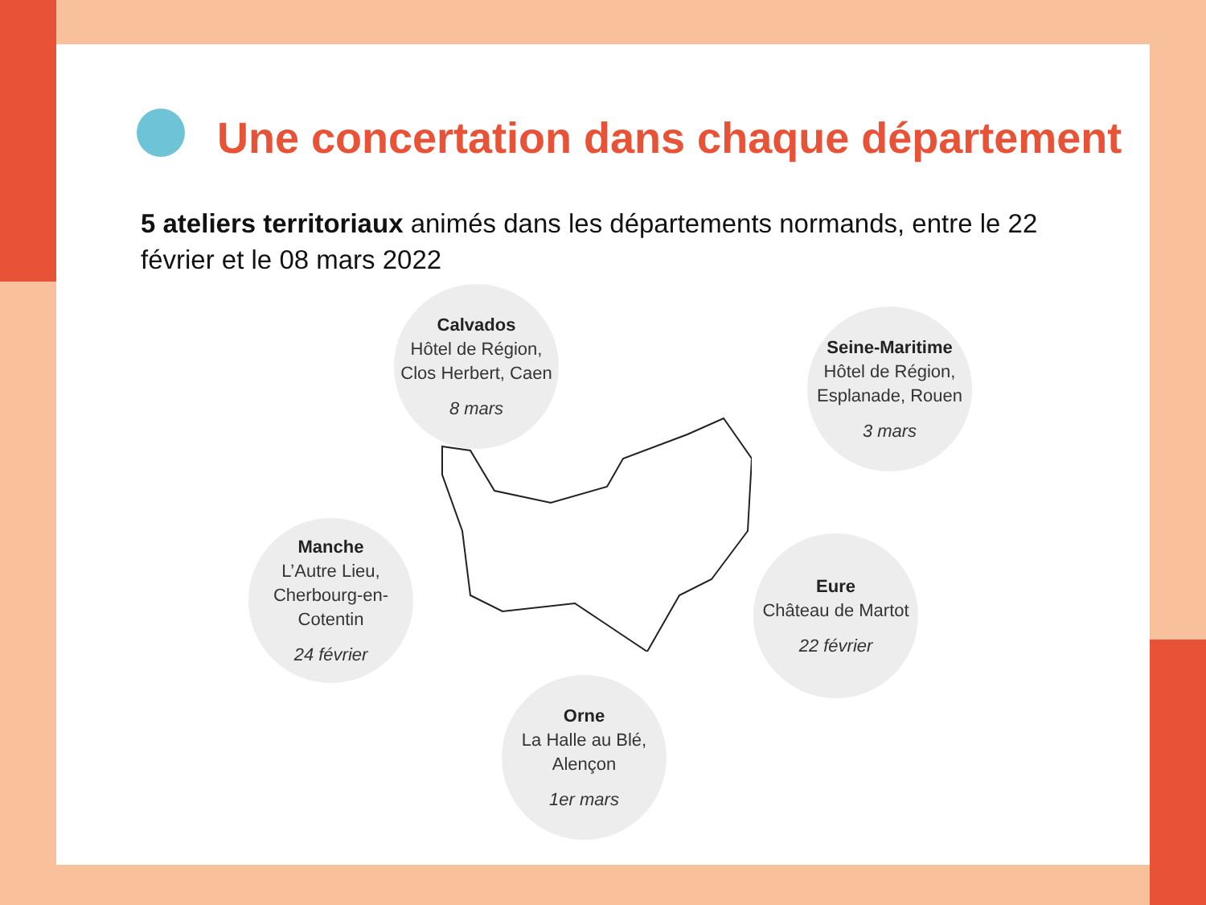Une concertation dans chaque département
5 ateliers territoriaux animés dans les départements normands, entre le 22 février et le 08 mars 2022
Calvados
Hôtel de Région, Clos Herbert, Caen
8 mars
Seine-Maritime
Hôtel de Région, Esplanade, Rouen
3 mars
Manche
L’Autre Lieu, Cherbourg-en-Cotentin
24 février
Eure
Château de Martot
22 février
Orne
La Halle au Blé, Alençon
1er mars